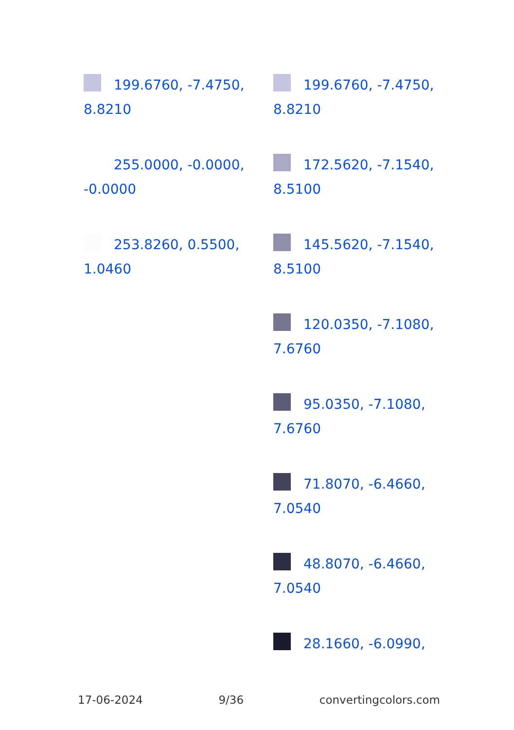199.6760, -7.4750, 8.8210
255.0000, -0.0000, -0.0000
253.8260, 0.5500, 1.0460
199.6760, -7.4750, 8.8210
172.5620, -7.1540, 8.5100
145.5620, -7.1540, 8.5100
120.0350, -7.1080, 7.6760
95.0350, -7.1080, 7.6760
71.8070, -6.4660, 7.0540
48.8070, -6.4660, 7.0540
28.1660, -6.0990,
17-06-2024 9/36 convertingcolors.com